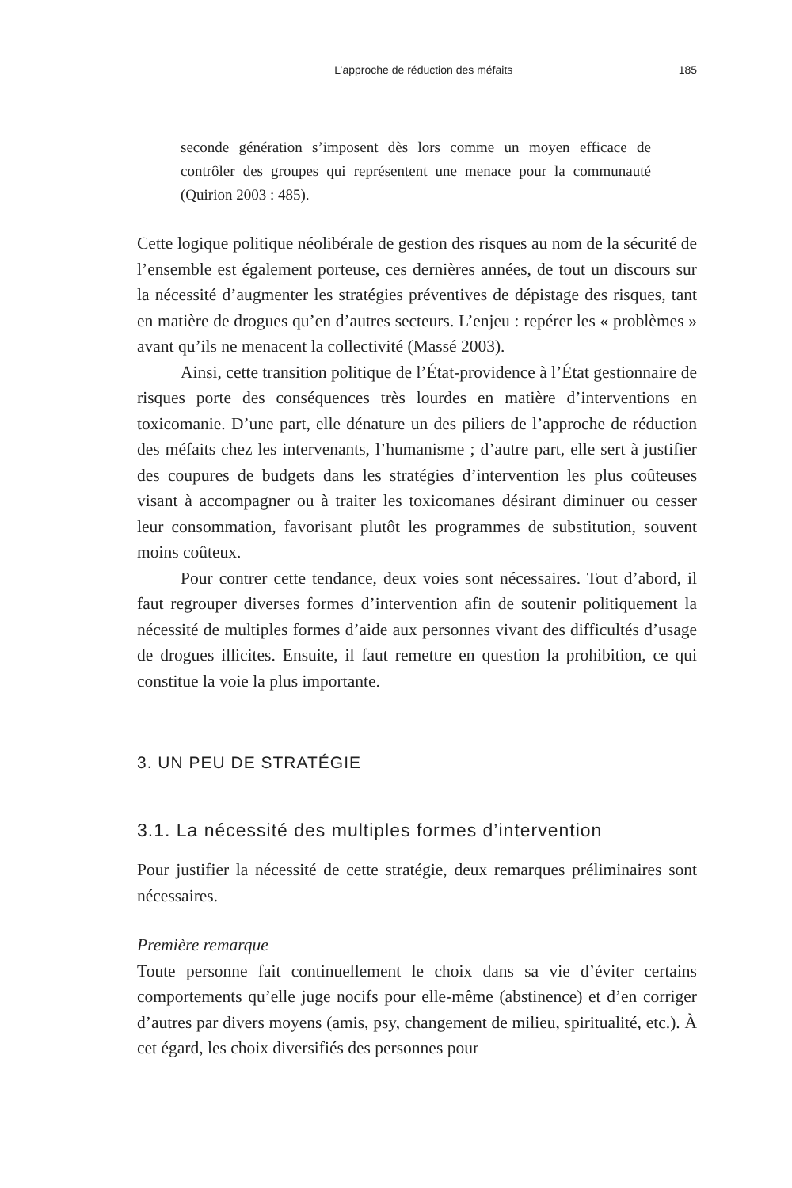L’approche de réduction des méfaits 185
seconde génération s’imposent dès lors comme un moyen efficace de contrôler des groupes qui représentent une menace pour la communauté (Quirion 2003 : 485).
Cette logique politique néolibérale de gestion des risques au nom de la sécurité de l’ensemble est également porteuse, ces dernières années, de tout un discours sur la nécessité d’augmenter les stratégies préventives de dépistage des risques, tant en matière de drogues qu’en d’autres secteurs. L’enjeu : repérer les « problèmes » avant qu’ils ne menacent la collectivité (Massé 2003).
Ainsi, cette transition politique de l’État-providence à l’État gestionnaire de risques porte des conséquences très lourdes en matière d’interventions en toxicomanie. D’une part, elle dénature un des piliers de l’approche de réduction des méfaits chez les intervenants, l’humanisme ; d’autre part, elle sert à justifier des coupures de budgets dans les stratégies d’intervention les plus coûteuses visant à accompagner ou à traiter les toxicomanes désirant diminuer ou cesser leur consommation, favorisant plutôt les programmes de substitution, souvent moins coûteux.
Pour contrer cette tendance, deux voies sont nécessaires. Tout d’abord, il faut regrouper diverses formes d’intervention afin de soutenir politiquement la nécessité de multiples formes d’aide aux personnes vivant des difficultés d’usage de drogues illicites. Ensuite, il faut remettre en question la prohibition, ce qui constitue la voie la plus importante.
3. UN PEU DE STRATÉGIE
3.1. La nécessité des multiples formes d’intervention
Pour justifier la nécessité de cette stratégie, deux remarques préliminaires sont nécessaires.
Première remarque
Toute personne fait continuellement le choix dans sa vie d’éviter certains comportements qu’elle juge nocifs pour elle-même (abstinence) et d’en corriger d’autres par divers moyens (amis, psy, changement de milieu, spiritualité, etc.). À cet égard, les choix diversifiés des personnes pour